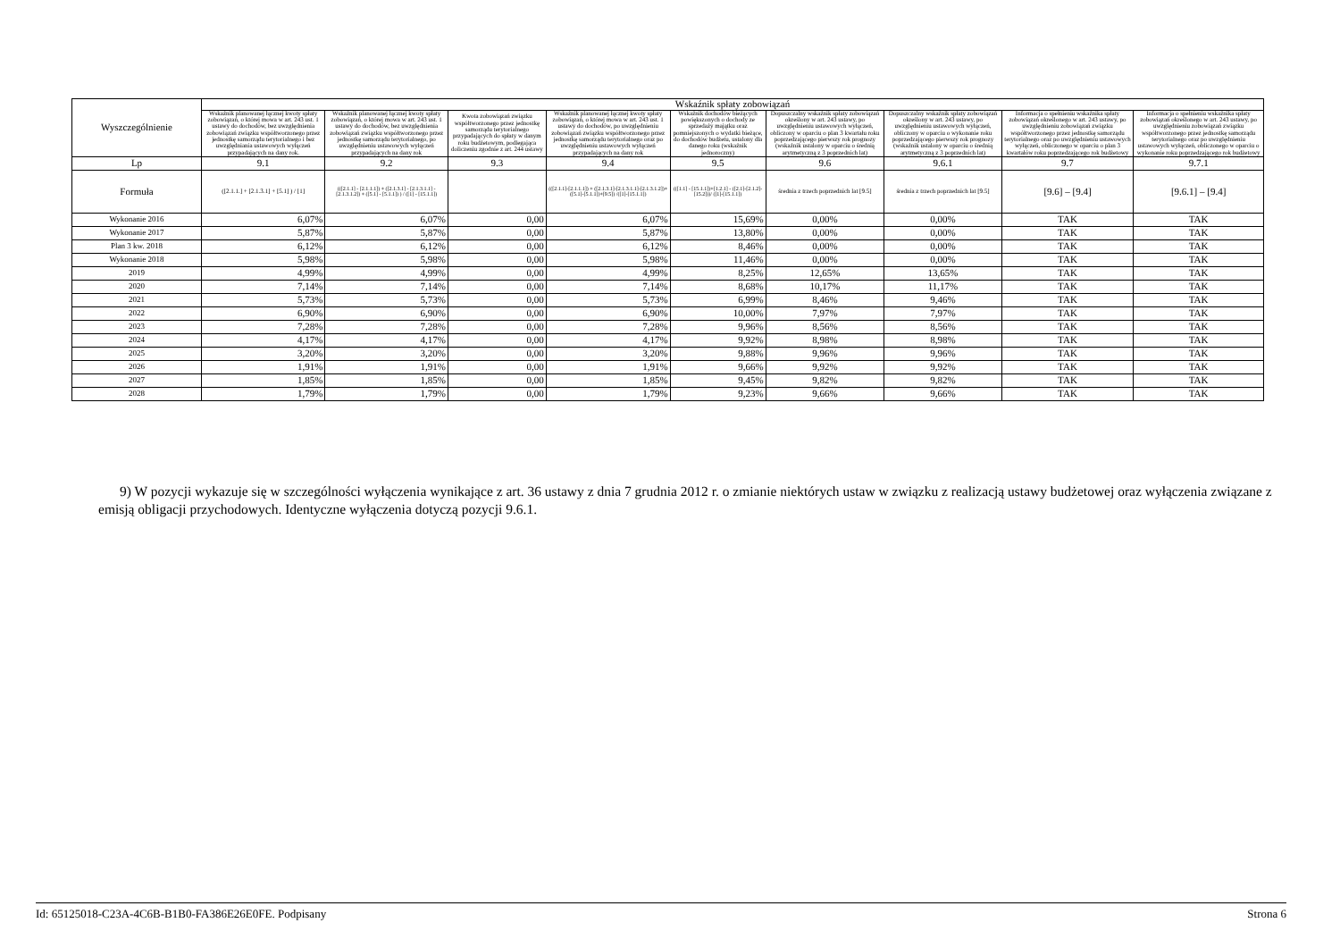| Wyszczególnienie | Wskaźnik spłaty zobowiązań | | | | | | | | |
| --- | --- | --- | --- | --- | --- | --- | --- | --- | --- |
| | Wskaźnik planowanej łącznej kwoty spłaty zobowiązań, o której mowa w art. 243 ust. 1 ustawy do dochodów, bez uwzględnienia zobowiązań związku współtworzonego przez jednostkę samorządu terytorialnego i bez uwzględniania ustawowych wyłączeń przypadających na dany rok. | Wskaźnik planowanej łącznej kwoty spłaty zobowiązań, o której mowa w art. 243 ust. 1 ustawy do dochodów, bez uwzględnienia zobowiązań związku współtworzonego przez jednostkę samorządu terytorialnego, po uwzględnieniu ustawowych wyłączeń przypadających na dany rok | Kwota zobowiązań związku współtworzonego przez jednostkę samorządu terytorialnego przypadających do spłaty w danym roku budżetowym, podlegająca doliczeniu zgodnie z art. 244 ustawy | Wskaźnik planowanej łącznej kwoty spłaty zobowiązań, o której mowa w art. 243 ust. 1 ustawy do dochodów, po uwzględnieniu zobowiązań związku współtworzonego przez jednostkę samorządu terytorialnego oraz po uwzględnieniu ustawowych wyłączeń przypadających na dany rok | Wskaźnik dochodów bieżących powiększonych o dochody ze sprzedaży majątku oraz pomniejszonych o wydatki bieżące, do dochodów budżetu, ustalony dla danego roku (wskaźnik jednoroczny) | Dopuszczalny wskaźnik spłaty zobowiązań określony w art. 243 ustawy, po uwzględnieniu ustawowych wyłączeń, obliczony w oparciu o plan 3 kwartału roku poprzedzającego pierwszy rok prognozy (wskaźnik ustalony w oparciu o średnią arytmetyczną z 3 poprzednich lat) | Dopuszczalny wskaźnik spłaty zobowiązań określony w art. 243 ustawy, po uwzględnieniu ustawowych wyłączeń, obliczony w oparciu o wykonanie roku poprzedzającego pierwszy rok prognozy (wskaźnik ustalony w oparciu o średnią arytmetyczną z 3 poprzednich lat) | Informacja o spełnieniu wskaźnika spłaty zobowiązań określonego w art. 243 ustawy, po uwzględnieniu zobowiązań związku współtworzonego przez jednostkę samorządu terytorialnego oraz po uwzględnieniu ustawowych wyłączeń, obliczonego w oparciu o plan 3 kwartałów roku poprzedzającego rok budżetowy | Informacja o spełnieniu wskaźnika spłaty zobowiązań określonego w art. 243 ustawy, po uwzględnieniu zobowiązań związku współtworzonego przez jednostkę samorządu terytorialnego oraz po uwzględnieniu ustawowych wyłączeń, obliczonego w oparciu o wykonanie roku poprzedzającego rok budżetowy |
| Lp | 9.1 | 9.2 | 9.3 | 9.4 | 9.5 | 9.6 | 9.6.1 | 9.7 | 9.7.1 |
| Formuła | ([2.1.1.] + [2.1.3.1] + [5.1] ) / [1] | (([2.1.1] - [2.1.1.1]) + ([2.1.3.1] - [2.1.3.1.1] - [2.1.3.1.2]) + ([5.1] - [5.1.1]) ) / ([1] - [15.1.1]) | | (([2.1.1]-[2.1.1.1]) + ([2.1.3.1]-[2.1.3.1.1]-[2.1.3.1.2])+([5.1]-[5.1.1])+[9.5]) /([1]-[15.1.1]) | (([1.1] - [15.1.1])+[1.2.1] - ([2.1]-[2.1.2]-[15.2]))/ ([1]-[15.1.1]) | średnia z trzech poprzednich lat [9.5] | średnia z trzech poprzednich lat [9.5] | [9.6] – [9.4] | [9.6.1] – [9.4] |
| Wykonanie 2016 | 6,07% | 6,07% | 0,00 | 6,07% | 15,69% | 0,00% | 0,00% | TAK | TAK |
| Wykonanie 2017 | 5,87% | 5,87% | 0,00 | 5,87% | 13,80% | 0,00% | 0,00% | TAK | TAK |
| Plan 3 kw. 2018 | 6,12% | 6,12% | 0,00 | 6,12% | 8,46% | 0,00% | 0,00% | TAK | TAK |
| Wykonanie 2018 | 5,98% | 5,98% | 0,00 | 5,98% | 11,46% | 0,00% | 0,00% | TAK | TAK |
| 2019 | 4,99% | 4,99% | 0,00 | 4,99% | 8,25% | 12,65% | 13,65% | TAK | TAK |
| 2020 | 7,14% | 7,14% | 0,00 | 7,14% | 8,68% | 10,17% | 11,17% | TAK | TAK |
| 2021 | 5,73% | 5,73% | 0,00 | 5,73% | 6,99% | 8,46% | 9,46% | TAK | TAK |
| 2022 | 6,90% | 6,90% | 0,00 | 6,90% | 10,00% | 7,97% | 7,97% | TAK | TAK |
| 2023 | 7,28% | 7,28% | 0,00 | 7,28% | 9,96% | 8,56% | 8,56% | TAK | TAK |
| 2024 | 4,17% | 4,17% | 0,00 | 4,17% | 9,92% | 8,98% | 8,98% | TAK | TAK |
| 2025 | 3,20% | 3,20% | 0,00 | 3,20% | 9,88% | 9,96% | 9,96% | TAK | TAK |
| 2026 | 1,91% | 1,91% | 0,00 | 1,91% | 9,66% | 9,92% | 9,92% | TAK | TAK |
| 2027 | 1,85% | 1,85% | 0,00 | 1,85% | 9,45% | 9,82% | 9,82% | TAK | TAK |
| 2028 | 1,79% | 1,79% | 0,00 | 1,79% | 9,23% | 9,66% | 9,66% | TAK | TAK |
9) W pozycji wykazuje się w szczególności wyłączenia wynikające z art. 36 ustawy z dnia 7 grudnia 2012 r. o zmianie niektórych ustaw w związku z realizacją ustawy budżetowej oraz wyłączenia związane z emisją obligacji przychodowych. Identyczne wyłączenia dotyczą pozycji 9.6.1.
Id: 65125018-C23A-4C6B-B1B0-FA386E26E0FE. Podpisany Strona 6